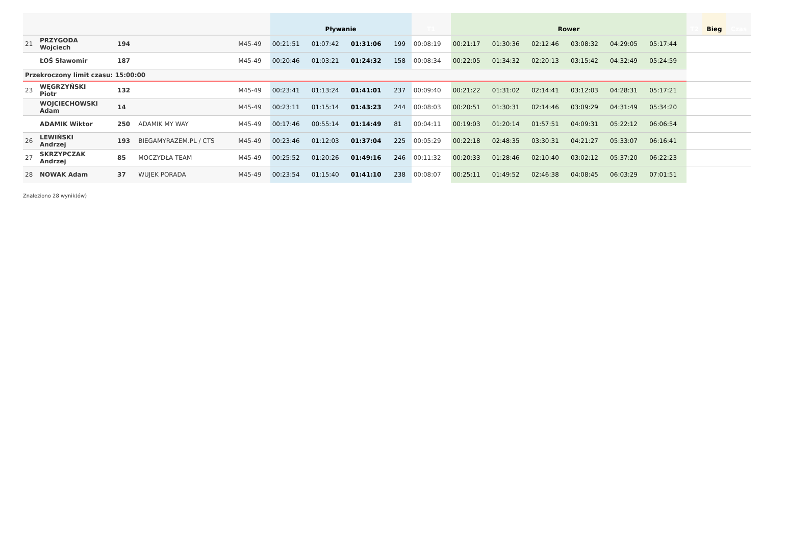| | | | | | Pływanie | | | | T1 | Rower | | | | | | T2 | Bieg | Czas |
| --- | --- | --- | --- | --- | --- | --- | --- | --- | --- | --- | --- | --- | --- | --- | --- | --- | --- | --- |
| 21 | PRZYGODA Wojciech | 194 | | M45-49 | 00:21:51 | 01:07:42 | 01:31:06 | 199 | 00:08:19 | 00:21:17 | 01:30:36 | 02:12:46 | 03:08:32 | 04:29:05 | 05:17:44 | | | |
| | ŁOŚ Sławomir | 187 | | M45-49 | 00:20:46 | 01:03:21 | 01:24:32 | 158 | 00:08:34 | 00:22:05 | 01:34:32 | 02:20:13 | 03:15:42 | 04:32:49 | 05:24:59 | | | |
| Przekroczony limit czasu: 15:00:00 | | | | | | | | | | | | | | | | | | |
| 23 | WĘGRZYŃSKI Piotr | 132 | | M45-49 | 00:23:41 | 01:13:24 | 01:41:01 | 237 | 00:09:40 | 00:21:22 | 01:31:02 | 02:14:41 | 03:12:03 | 04:28:31 | 05:17:21 | | | |
| | WOJCIECHOWSKI Adam | 14 | | M45-49 | 00:23:11 | 01:15:14 | 01:43:23 | 244 | 00:08:03 | 00:20:51 | 01:30:31 | 02:14:46 | 03:09:29 | 04:31:49 | 05:34:20 | | | |
| | ADAMIK Wiktor | 250 | ADAMIK MY WAY | M45-49 | 00:17:46 | 00:55:14 | 01:14:49 | 81 | 00:04:11 | 00:19:03 | 01:20:14 | 01:57:51 | 04:09:31 | 05:22:12 | 06:06:54 | | | |
| 26 | LEWIŃSKI Andrzej | 193 | BIEGAMYRAZEM.PL / CTS | M45-49 | 00:23:46 | 01:12:03 | 01:37:04 | 225 | 00:05:29 | 00:22:18 | 02:48:35 | 03:30:31 | 04:21:27 | 05:33:07 | 06:16:41 | | | |
| 27 | SKRZYPCZAK Andrzej | 85 | MOCZYDŁA TEAM | M45-49 | 00:25:52 | 01:20:26 | 01:49:16 | 246 | 00:11:32 | 00:20:33 | 01:28:46 | 02:10:40 | 03:02:12 | 05:37:20 | 06:22:23 | | | |
| 28 | NOWAK Adam | 37 | WUJEK PORADA | M45-49 | 00:23:54 | 01:15:40 | 01:41:10 | 238 | 00:08:07 | 00:25:11 | 01:49:52 | 02:46:38 | 04:08:45 | 06:03:29 | 07:01:51 | | | |
Znaleziono 28 wynik(ów)